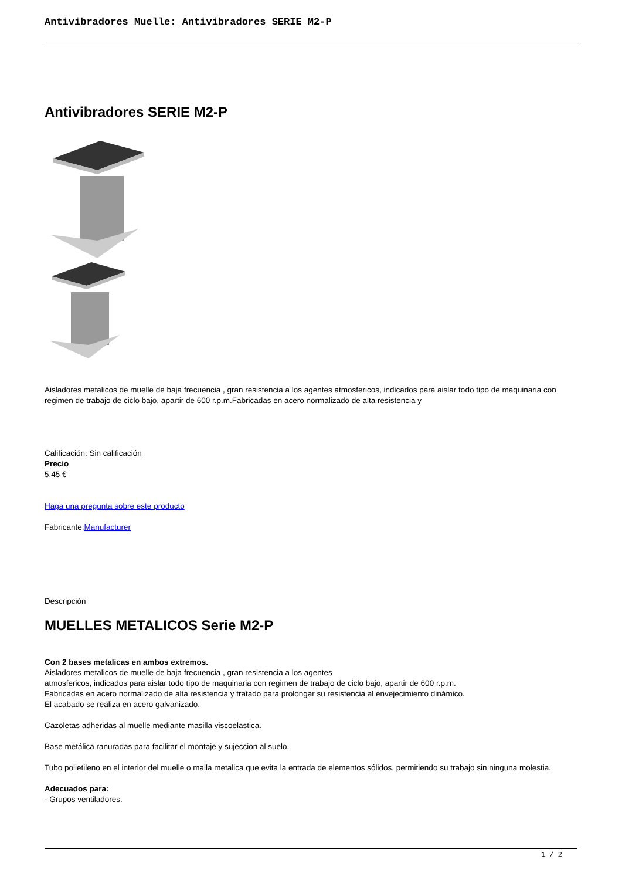Antivibradores Muelle: Antivibradores SERIE M2-P
Antivibradores SERIE M2-P
Aisladores metalicos de muelle de baja frecuencia , gran resistencia a los agentes atmosfericos, indicados para aislar todo tipo de maquinaria con regimen de trabajo de ciclo bajo, apartir de 600 r.p.m.Fabricadas en acero normalizado de alta resistencia y
Calificación: Sin calificación
Precio
5,45 €
Haga una pregunta sobre este producto
Fabricante:Manufacturer
Descripción
MUELLES METALICOS Serie M2-P
Con 2 bases metalicas en ambos extremos.
Aisladores metalicos de muelle de baja frecuencia , gran resistencia a los agentes
atmosfericos, indicados para aislar todo tipo de maquinaria con regimen de trabajo de ciclo bajo, apartir de 600 r.p.m.
Fabricadas en acero normalizado de alta resistencia y tratado para prolongar su resistencia al envejecimiento dinámico.
El acabado se realiza en acero galvanizado.
Cazoletas adheridas al muelle mediante masilla viscoelastica.
Base metálica ranuradas para facilitar el montaje y sujeccion al suelo.
Tubo polietileno en el interior del muelle o malla metalica que evita la entrada de elementos sólidos, permitiendo su trabajo sin ninguna molestia.
Adecuados para:
- Grupos ventiladores.
1 / 2